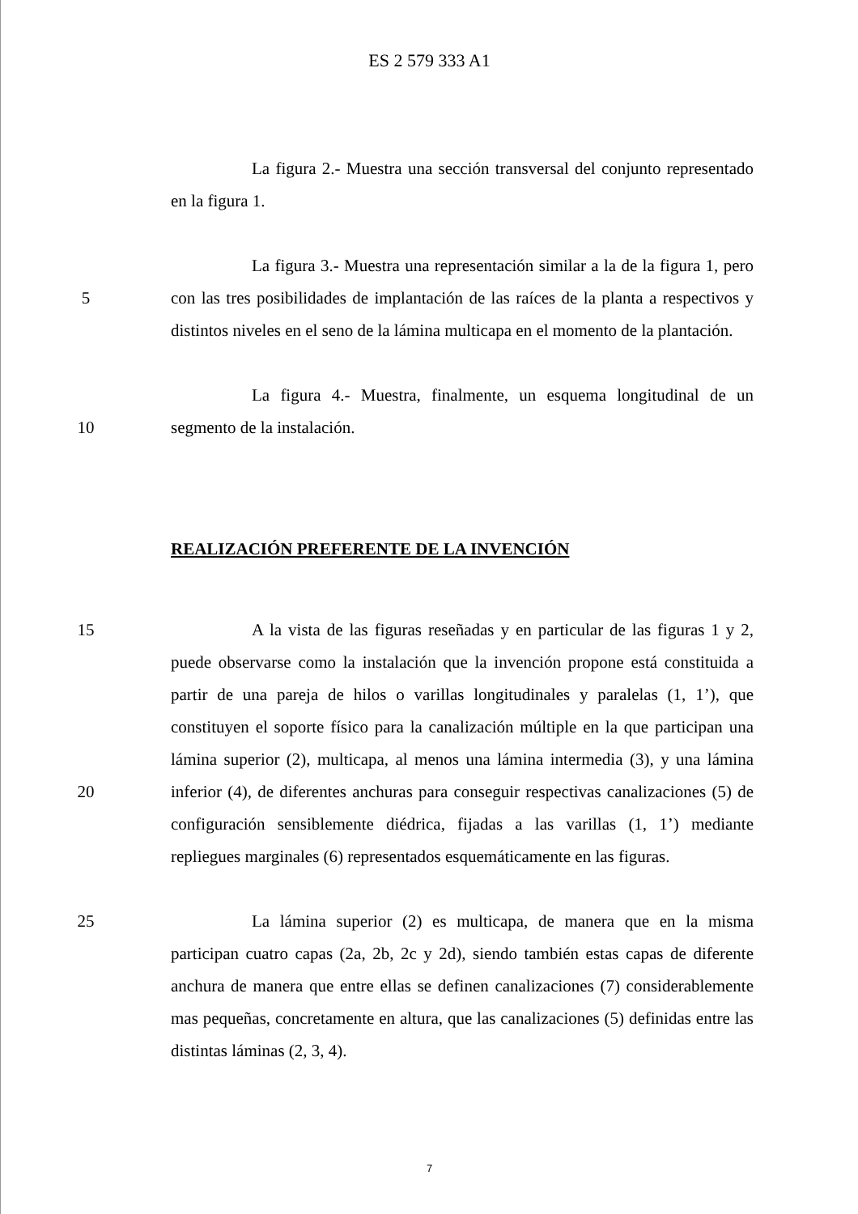ES 2 579 333 A1
La figura 2.- Muestra una sección transversal del conjunto representado en la figura 1.
5 La figura 3.- Muestra una representación similar a la de la figura 1, pero con las tres posibilidades de implantación de las raíces de la planta a respectivos y distintos niveles en el seno de la lámina multicapa en el momento de la plantación.
10 La figura 4.- Muestra, finalmente, un esquema longitudinal de un segmento de la instalación.
REALIZACIÓN PREFERENTE DE LA INVENCIÓN
15
20
A la vista de las figuras reseñadas y en particular de las figuras 1 y 2, puede observarse como la instalación que la invención propone está constituida a partir de una pareja de hilos o varillas longitudinales y paralelas (1, 1’), que constituyen el soporte físico para la canalización múltiple en la que participan una lámina superior (2), multicapa, al menos una lámina intermedia (3), y una lámina inferior (4), de diferentes anchuras para conseguir respectivas canalizaciones (5) de configuración sensiblemente diédrica, fijadas a las varillas (1, 1’) mediante repliegues marginales (6) representados esquemáticamente en las figuras.
25 La lámina superior (2) es multicapa, de manera que en la misma participan cuatro capas (2a, 2b, 2c y 2d), siendo también estas capas de diferente anchura de manera que entre ellas se definen canalizaciones (7) considerablemente mas pequeñas, concretamente en altura, que las canalizaciones (5) definidas entre las distintas láminas (2, 3, 4).
7